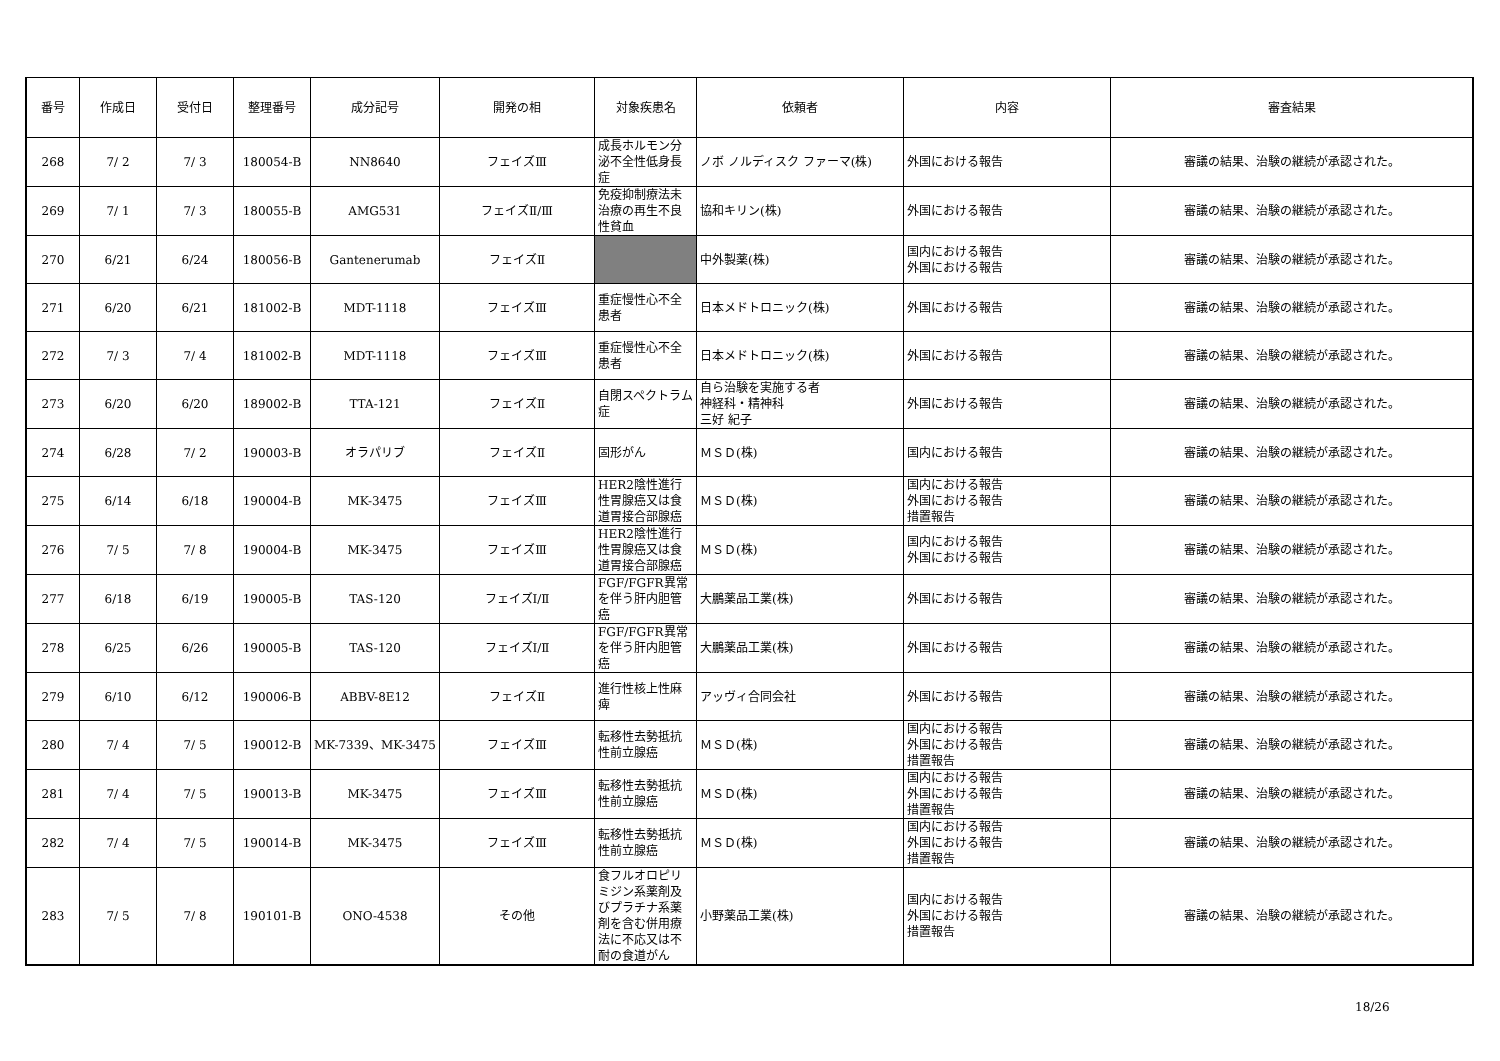| 番号 | 作成日 | 受付日 | 整理番号 | 成分記号 | 開発の相 | 対象疾患名 | 依頼者 | 内容 | 審査結果 |
| --- | --- | --- | --- | --- | --- | --- | --- | --- | --- |
| 268 | 7/ 2 | 7/ 3 | 180054-B | NN8640 | フェイズⅢ | 成長ホルモン分泌不全性低身長症 | ノボ ノルディスク ファーマ(株) | 外国における報告 | 審議の結果、治験の継続が承認された。 |
| 269 | 7/ 1 | 7/ 3 | 180055-B | AMG531 | フェイズⅡ/Ⅲ | 免疫抑制療法未治療の再生不良性貧血 | 協和キリン(株) | 外国における報告 | 審議の結果、治験の継続が承認された。 |
| 270 | 6/21 | 6/24 | 180056-B | Gantenerumab | フェイズⅡ | | 中外製薬(株) | 国内における報告 外国における報告 | 審議の結果、治験の継続が承認された。 |
| 271 | 6/20 | 6/21 | 181002-B | MDT-1118 | フェイズⅢ | 重症慢性心不全患者 | 日本メドトロニック(株) | 外国における報告 | 審議の結果、治験の継続が承認された。 |
| 272 | 7/ 3 | 7/ 4 | 181002-B | MDT-1118 | フェイズⅢ | 重症慢性心不全患者 | 日本メドトロニック(株) | 外国における報告 | 審議の結果、治験の継続が承認された。 |
| 273 | 6/20 | 6/20 | 189002-B | TTA-121 | フェイズⅡ | 自閉スペクトラム症 | 自ら治験を実施する者 神経科・精神科 三好 紀子 | 外国における報告 | 審議の結果、治験の継続が承認された。 |
| 274 | 6/28 | 7/ 2 | 190003-B | オラパリブ | フェイズⅡ | 固形がん | ＭＳＤ(株) | 国内における報告 | 審議の結果、治験の継続が承認された。 |
| 275 | 6/14 | 6/18 | 190004-B | MK-3475 | フェイズⅢ | HER2陰性進行性胃腺癌又は食道胃接合部腺癌 | ＭＳＤ(株) | 国内における報告 外国における報告 措置報告 | 審議の結果、治験の継続が承認された。 |
| 276 | 7/ 5 | 7/ 8 | 190004-B | MK-3475 | フェイズⅢ | HER2陰性進行性胃腺癌又は食道胃接合部腺癌 | ＭＳＤ(株) | 国内における報告 外国における報告 | 審議の結果、治験の継続が承認された。 |
| 277 | 6/18 | 6/19 | 190005-B | TAS-120 | フェイズⅠ/Ⅱ | FGF/FGFR異常を伴う肝内胆管癌 | 大鵬薬品工業(株) | 外国における報告 | 審議の結果、治験の継続が承認された。 |
| 278 | 6/25 | 6/26 | 190005-B | TAS-120 | フェイズⅠ/Ⅱ | FGF/FGFR異常を伴う肝内胆管癌 | 大鵬薬品工業(株) | 外国における報告 | 審議の結果、治験の継続が承認された。 |
| 279 | 6/10 | 6/12 | 190006-B | ABBV-8E12 | フェイズⅡ | 進行性核上性麻痺 | アッヴィ合同会社 | 外国における報告 | 審議の結果、治験の継続が承認された。 |
| 280 | 7/ 4 | 7/ 5 | 190012-B | MK-7339、MK-3475 | フェイズⅢ | 転移性去勢抵抗性前立腺癌 | ＭＳＤ(株) | 国内における報告 外国における報告 措置報告 | 審議の結果、治験の継続が承認された。 |
| 281 | 7/ 4 | 7/ 5 | 190013-B | MK-3475 | フェイズⅢ | 転移性去勢抵抗性前立腺癌 | ＭＳＤ(株) | 国内における報告 外国における報告 措置報告 | 審議の結果、治験の継続が承認された。 |
| 282 | 7/ 4 | 7/ 5 | 190014-B | MK-3475 | フェイズⅢ | 転移性去勢抵抗性前立腺癌 | ＭＳＤ(株) | 国内における報告 外国における報告 措置報告 | 審議の結果、治験の継続が承認された。 |
| 283 | 7/ 5 | 7/ 8 | 190101-B | ONO-4538 | その他 | 食フルオロピリミジン系薬剤及びプラチナ系薬剤を含む併用療法に不応又は不耐の食道がん | 小野薬品工業(株) | 国内における報告 外国における報告 措置報告 | 審議の結果、治験の継続が承認された。 |
18/26